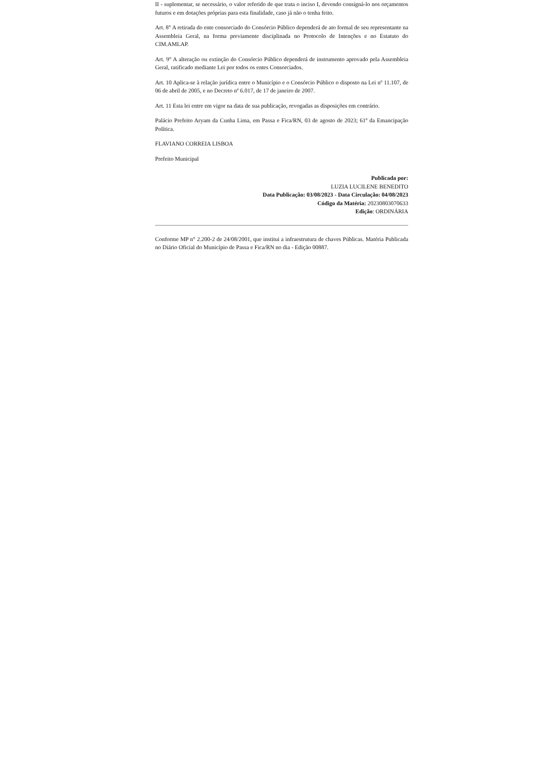II - suplementar, se necessário, o valor referido de que trata o inciso I, devendo consigná-lo nos orçamentos futuros e em dotações próprias para esta finalidade, caso já não o tenha feito.
Art. 8° A retirada do ente consorciado do Consórcio Público dependerá de ato formal de seu representante na Assembleia Geral, na forma previamente disciplinada no Protocolo de Intenções e no Estatuto do CIM.AMLAP.
Art. 9° A alteração ou extinção do Consórcio Público dependerá de instrumento aprovado pela Assembleia Geral, ratificado mediante Lei por todos os entes Consorciados.
Art. 10 Aplica-se à relação jurídica entre o Município e o Consórcio Público o disposto na Lei nº 11.107, de 06 de abril de 2005, e no Decreto nº 6.017, de 17 de janeiro de 2007.
Art. 11 Esta lei entre em vigor na data de sua publicação, revogadas as disposições em contrário.
Palácio Prefeito Aryam da Cunha Lima, em Passa e Fica/RN, 03 de agosto de 2023; 61º da Emancipação Política.
FLAVIANO CORREIA LISBOA
Prefeito Municipal
Publicada por:
LUZIA LUCILENE BENEDITO
Data Publicação: 03/08/2023 - Data Circulação: 04/08/2023
Código da Matéria: 20230803070633
Edição: ORDINÁRIA
Conforme MP n° 2.200-2 de 24/08/2001, que institui a infraestrutura de chaves Públicas. Matéria Publicada no Diário Oficial do Município de Passa e Fica/RN no dia - Edição 00887.